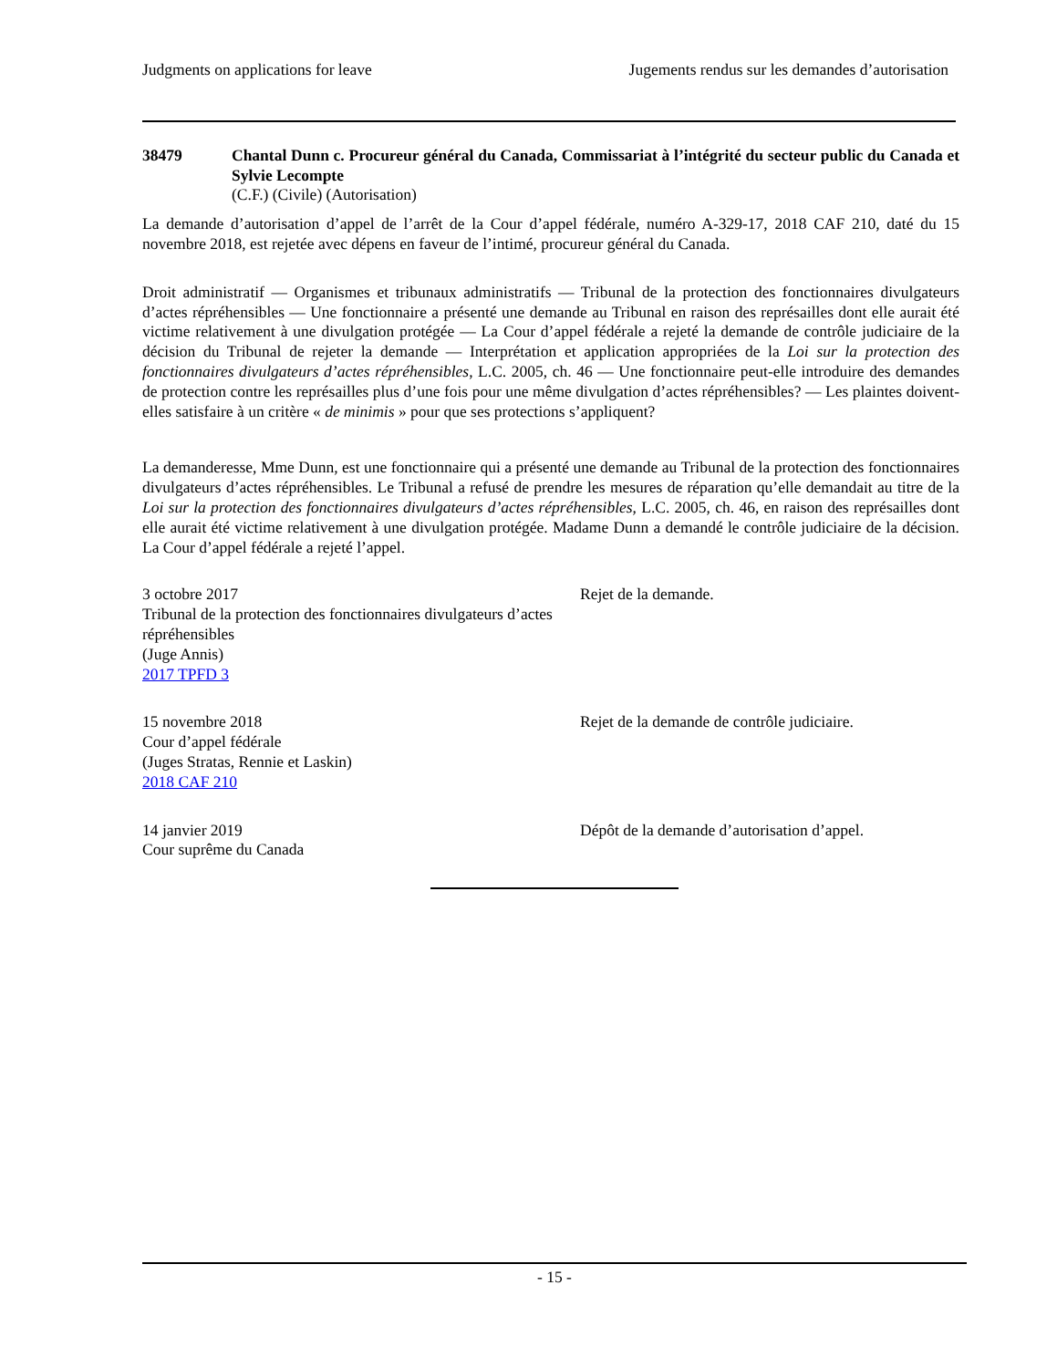Judgments on applications for leave Jugements rendus sur les demandes d’autorisation
38479 Chantal Dunn c. Procureur général du Canada, Commissariat à l’intégrité du secteur public du Canada et Sylvie Lecompte
(C.F.) (Civile) (Autorisation)
La demande d’autorisation d’appel de l’arrêt de la Cour d’appel fédérale, numéro A-329-17, 2018 CAF 210, daté du 15 novembre 2018, est rejetée avec dépens en faveur de l’intimé, procureur général du Canada.
Droit administratif — Organismes et tribunaux administratifs — Tribunal de la protection des fonctionnaires divulgateurs d’actes répréhensibles — Une fonctionnaire a présenté une demande au Tribunal en raison des représailles dont elle aurait été victime relativement à une divulgation protégée — La Cour d’appel fédérale a rejeté la demande de contrôle judiciaire de la décision du Tribunal de rejeter la demande — Interprétation et application appropriées de la Loi sur la protection des fonctionnaires divulgateurs d’actes répréhensibles, L.C. 2005, ch. 46 — Une fonctionnaire peut-elle introduire des demandes de protection contre les représailles plus d’une fois pour une même divulgation d’actes répréhensibles? — Les plaintes doivent-elles satisfaire à un critère « de minimis » pour que ses protections s’appliquent?
La demanderesse, Mme Dunn, est une fonctionnaire qui a présenté une demande au Tribunal de la protection des fonctionnaires divulgateurs d’actes répréhensibles. Le Tribunal a refusé de prendre les mesures de réparation qu’elle demandait au titre de la Loi sur la protection des fonctionnaires divulgateurs d’actes répréhensibles, L.C. 2005, ch. 46, en raison des représailles dont elle aurait été victime relativement à une divulgation protégée. Madame Dunn a demandé le contrôle judiciaire de la décision. La Cour d’appel fédérale a rejeté l’appel.
3 octobre 2017
Tribunal de la protection des fonctionnaires divulgateurs d’actes répréhensibles
(Juge Annis)
2017 TPFD 3
Rejet de la demande.
15 novembre 2018
Cour d’appel fédérale
(Juges Stratas, Rennie et Laskin)
2018 CAF 210
Rejet de la demande de contrôle judiciaire.
14 janvier 2019
Cour suprême du Canada
Dépôt de la demande d’autorisation d’appel.
- 15 -